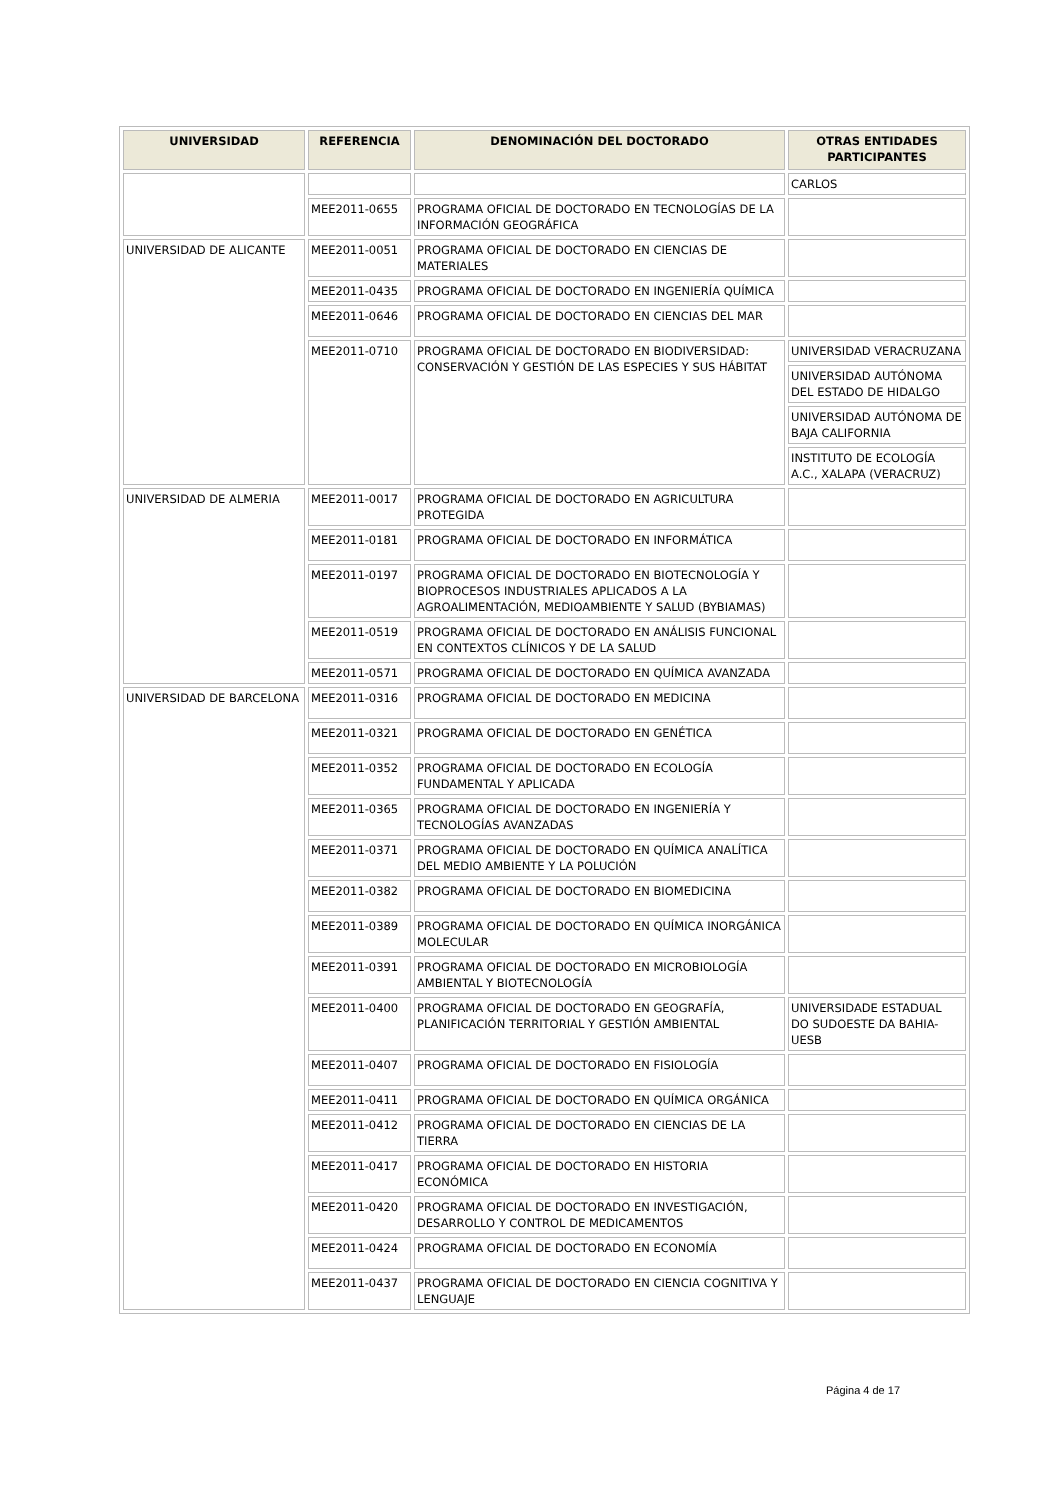| UNIVERSIDAD | REFERENCIA | DENOMINACIÓN DEL DOCTORADO | OTRAS ENTIDADES PARTICIPANTES |
| --- | --- | --- | --- |
| | | | CARLOS |
| | MEE2011-0655 | PROGRAMA OFICIAL DE DOCTORADO EN TECNOLOGÍAS DE LA INFORMACIÓN GEOGRÁFICA | |
| UNIVERSIDAD DE ALICANTE | MEE2011-0051 | PROGRAMA OFICIAL DE DOCTORADO EN CIENCIAS DE MATERIALES | |
| | MEE2011-0435 | PROGRAMA OFICIAL DE DOCTORADO EN INGENIERÍA QUÍMICA | |
| | MEE2011-0646 | PROGRAMA OFICIAL DE DOCTORADO EN CIENCIAS DEL MAR | |
| | MEE2011-0710 | PROGRAMA OFICIAL DE DOCTORADO EN BIODIVERSIDAD: CONSERVACIÓN Y GESTIÓN DE LAS ESPECIES Y SUS HÁBITAT | UNIVERSIDAD VERACRUZANA |
| | | | UNIVERSIDAD AUTÓNOMA DEL ESTADO DE HIDALGO |
| | | | UNIVERSIDAD AUTÓNOMA DE BAJA CALIFORNIA |
| | | | INSTITUTO DE ECOLOGÍA A.C., XALAPA (VERACRUZ) |
| UNIVERSIDAD DE ALMERIA | MEE2011-0017 | PROGRAMA OFICIAL DE DOCTORADO EN AGRICULTURA PROTEGIDA | |
| | MEE2011-0181 | PROGRAMA OFICIAL DE DOCTORADO EN INFORMÁTICA | |
| | MEE2011-0197 | PROGRAMA OFICIAL DE DOCTORADO EN BIOTECNOLOGÍA Y BIOPROCESOS INDUSTRIALES APLICADOS A LA AGROALIMENTACIÓN, MEDIOAMBIENTE Y SALUD (BYBIAMAS) | |
| | MEE2011-0519 | PROGRAMA OFICIAL DE DOCTORADO EN ANÁLISIS FUNCIONAL EN CONTEXTOS CLÍNICOS Y DE LA SALUD | |
| | MEE2011-0571 | PROGRAMA OFICIAL DE DOCTORADO EN QUÍMICA AVANZADA | |
| UNIVERSIDAD DE BARCELONA | MEE2011-0316 | PROGRAMA OFICIAL DE DOCTORADO EN MEDICINA | |
| | MEE2011-0321 | PROGRAMA OFICIAL DE DOCTORADO EN GENÉTICA | |
| | MEE2011-0352 | PROGRAMA OFICIAL DE DOCTORADO EN ECOLOGÍA FUNDAMENTAL Y APLICADA | |
| | MEE2011-0365 | PROGRAMA OFICIAL DE DOCTORADO EN INGENIERÍA Y TECNOLOGÍAS AVANZADAS | |
| | MEE2011-0371 | PROGRAMA OFICIAL DE DOCTORADO EN QUÍMICA ANALÍTICA DEL MEDIO AMBIENTE Y LA POLUCIÓN | |
| | MEE2011-0382 | PROGRAMA OFICIAL DE DOCTORADO EN BIOMEDICINA | |
| | MEE2011-0389 | PROGRAMA OFICIAL DE DOCTORADO EN QUÍMICA INORGÁNICA MOLECULAR | |
| | MEE2011-0391 | PROGRAMA OFICIAL DE DOCTORADO EN MICROBIOLOGÍA AMBIENTAL Y BIOTECNOLOGÍA | |
| | MEE2011-0400 | PROGRAMA OFICIAL DE DOCTORADO EN GEOGRAFÍA, PLANIFICACIÓN TERRITORIAL Y GESTIÓN AMBIENTAL | UNIVERSIDADE ESTADUAL DO SUDOESTE DA BAHIA-UESB |
| | MEE2011-0407 | PROGRAMA OFICIAL DE DOCTORADO EN FISIOLOGÍA | |
| | MEE2011-0411 | PROGRAMA OFICIAL DE DOCTORADO EN QUÍMICA ORGÁNICA | |
| | MEE2011-0412 | PROGRAMA OFICIAL DE DOCTORADO EN CIENCIAS DE LA TIERRA | |
| | MEE2011-0417 | PROGRAMA OFICIAL DE DOCTORADO EN HISTORIA ECONÓMICA | |
| | MEE2011-0420 | PROGRAMA OFICIAL DE DOCTORADO EN INVESTIGACIÓN, DESARROLLO Y CONTROL DE MEDICAMENTOS | |
| | MEE2011-0424 | PROGRAMA OFICIAL DE DOCTORADO EN ECONOMÍA | |
| | MEE2011-0437 | PROGRAMA OFICIAL DE DOCTORADO EN CIENCIA COGNITIVA Y LENGUAJE | |
Página 4 de 17